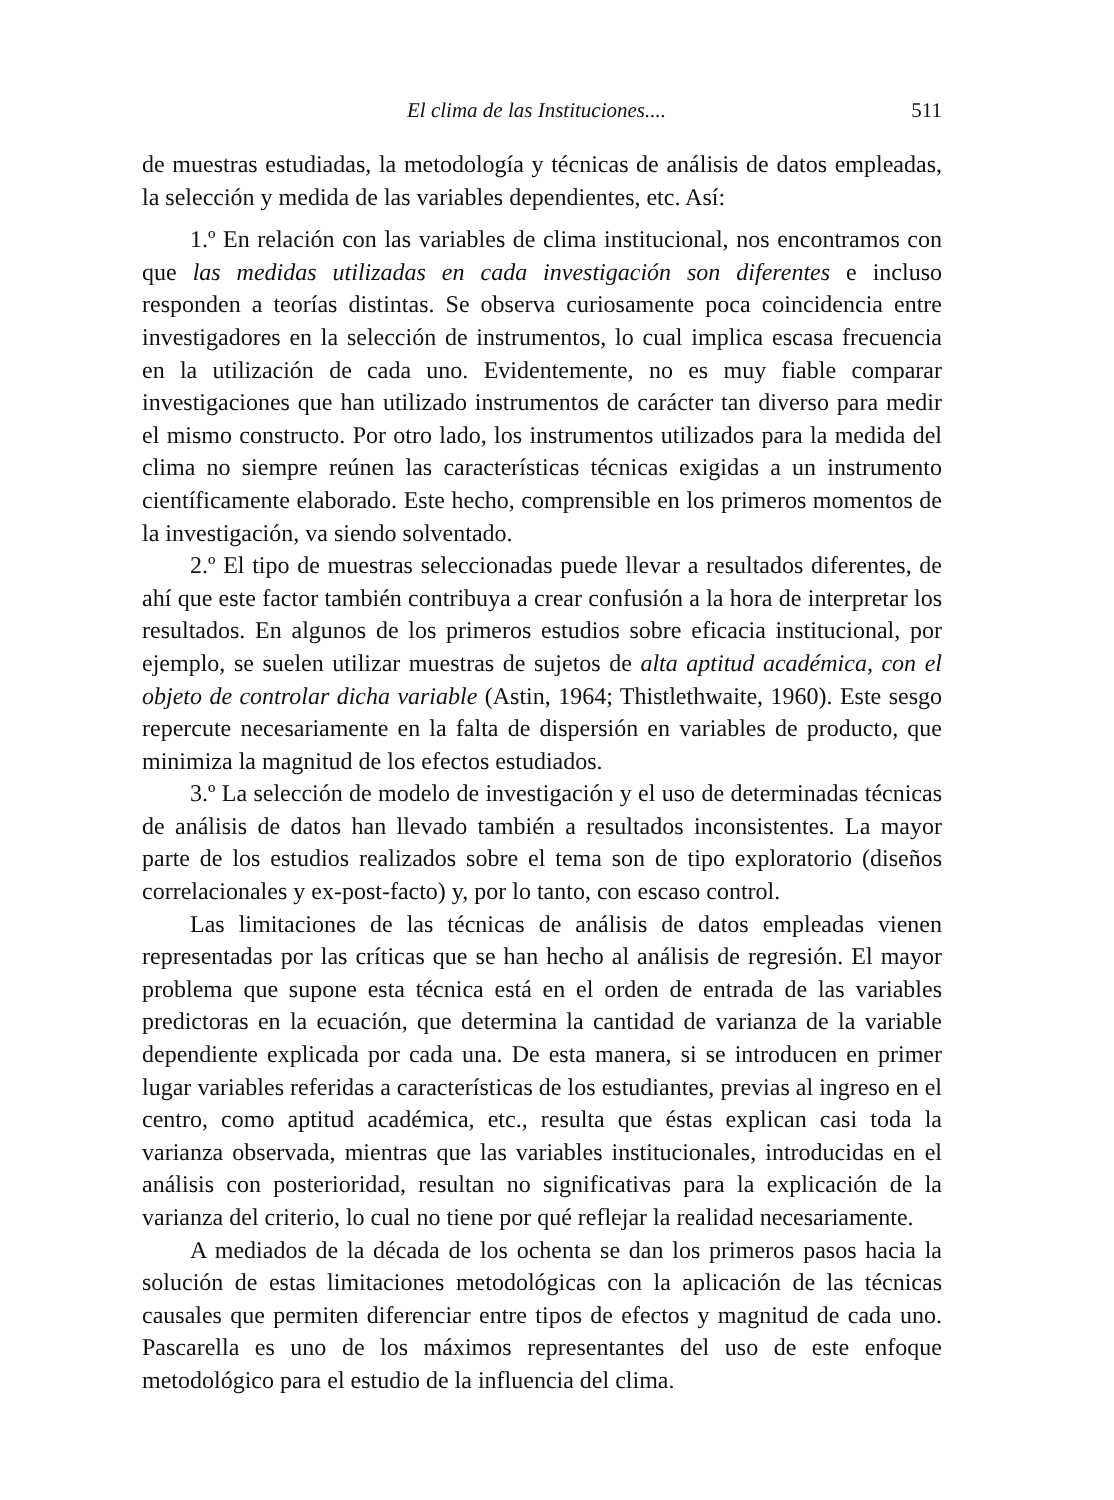El clima de las Instituciones.... 511
de muestras estudiadas, la metodología y técnicas de análisis de datos empleadas, la selección y medida de las variables dependientes, etc. Así:
1.º En relación con las variables de clima institucional, nos encontramos con que las medidas utilizadas en cada investigación son diferentes e incluso responden a teorías distintas. Se observa curiosamente poca coincidencia entre investigadores en la selección de instrumentos, lo cual implica escasa frecuencia en la utilización de cada uno. Evidentemente, no es muy fiable comparar investigaciones que han utilizado instrumentos de carácter tan diverso para medir el mismo constructo. Por otro lado, los instrumentos utilizados para la medida del clima no siempre reúnen las características técnicas exigidas a un instrumento científicamente elaborado. Este hecho, comprensible en los primeros momentos de la investigación, va siendo solventado.
2.º El tipo de muestras seleccionadas puede llevar a resultados diferentes, de ahí que este factor también contribuya a crear confusión a la hora de interpretar los resultados. En algunos de los primeros estudios sobre eficacia institucional, por ejemplo, se suelen utilizar muestras de sujetos de alta aptitud académica, con el objeto de controlar dicha variable (Astin, 1964; Thistlethwaite, 1960). Este sesgo repercute necesariamente en la falta de dispersión en variables de producto, que minimiza la magnitud de los efectos estudiados.
3.º La selección de modelo de investigación y el uso de determinadas técnicas de análisis de datos han llevado también a resultados inconsistentes. La mayor parte de los estudios realizados sobre el tema son de tipo exploratorio (diseños correlacionales y ex-post-facto) y, por lo tanto, con escaso control.
Las limitaciones de las técnicas de análisis de datos empleadas vienen representadas por las críticas que se han hecho al análisis de regresión. El mayor problema que supone esta técnica está en el orden de entrada de las variables predictoras en la ecuación, que determina la cantidad de varianza de la variable dependiente explicada por cada una. De esta manera, si se introducen en primer lugar variables referidas a características de los estudiantes, previas al ingreso en el centro, como aptitud académica, etc., resulta que éstas explican casi toda la varianza observada, mientras que las variables institucionales, introducidas en el análisis con posterioridad, resultan no significativas para la explicación de la varianza del criterio, lo cual no tiene por qué reflejar la realidad necesariamente.
A mediados de la década de los ochenta se dan los primeros pasos hacia la solución de estas limitaciones metodológicas con la aplicación de las técnicas causales que permiten diferenciar entre tipos de efectos y magnitud de cada uno. Pascarella es uno de los máximos representantes del uso de este enfoque metodológico para el estudio de la influencia del clima.